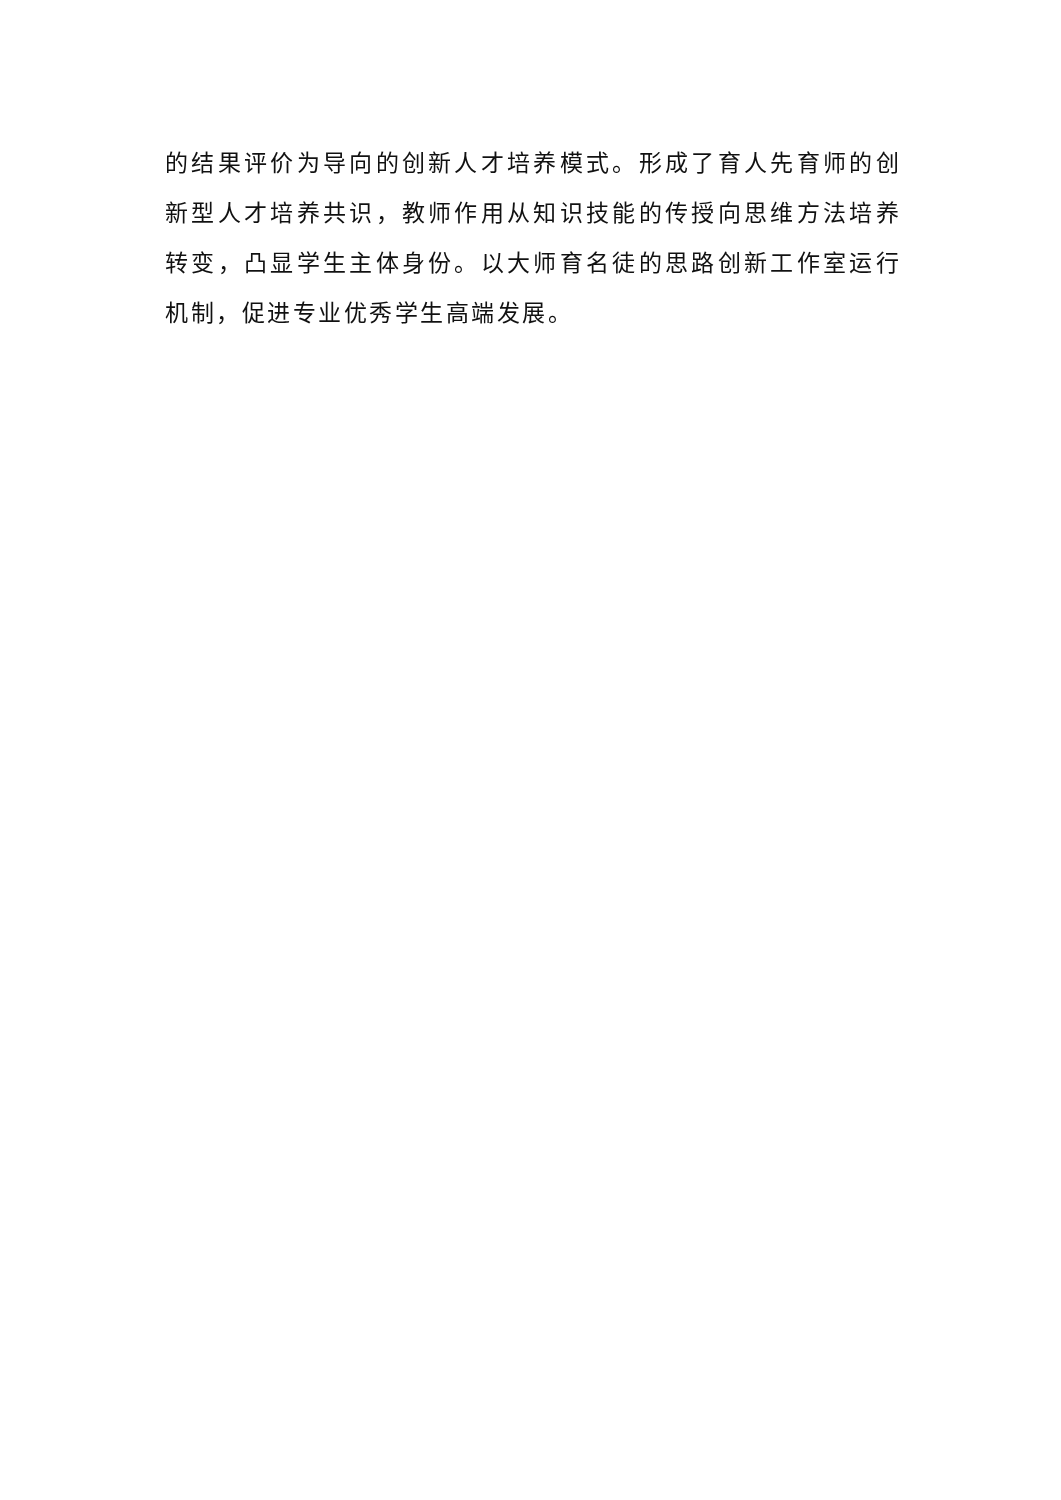的结果评价为导向的创新人才培养模式。形成了育人先育师的创新型人才培养共识，教师作用从知识技能的传授向思维方法培养转变，凸显学生主体身份。以大师育名徒的思路创新工作室运行机制，促进专业优秀学生高端发展。